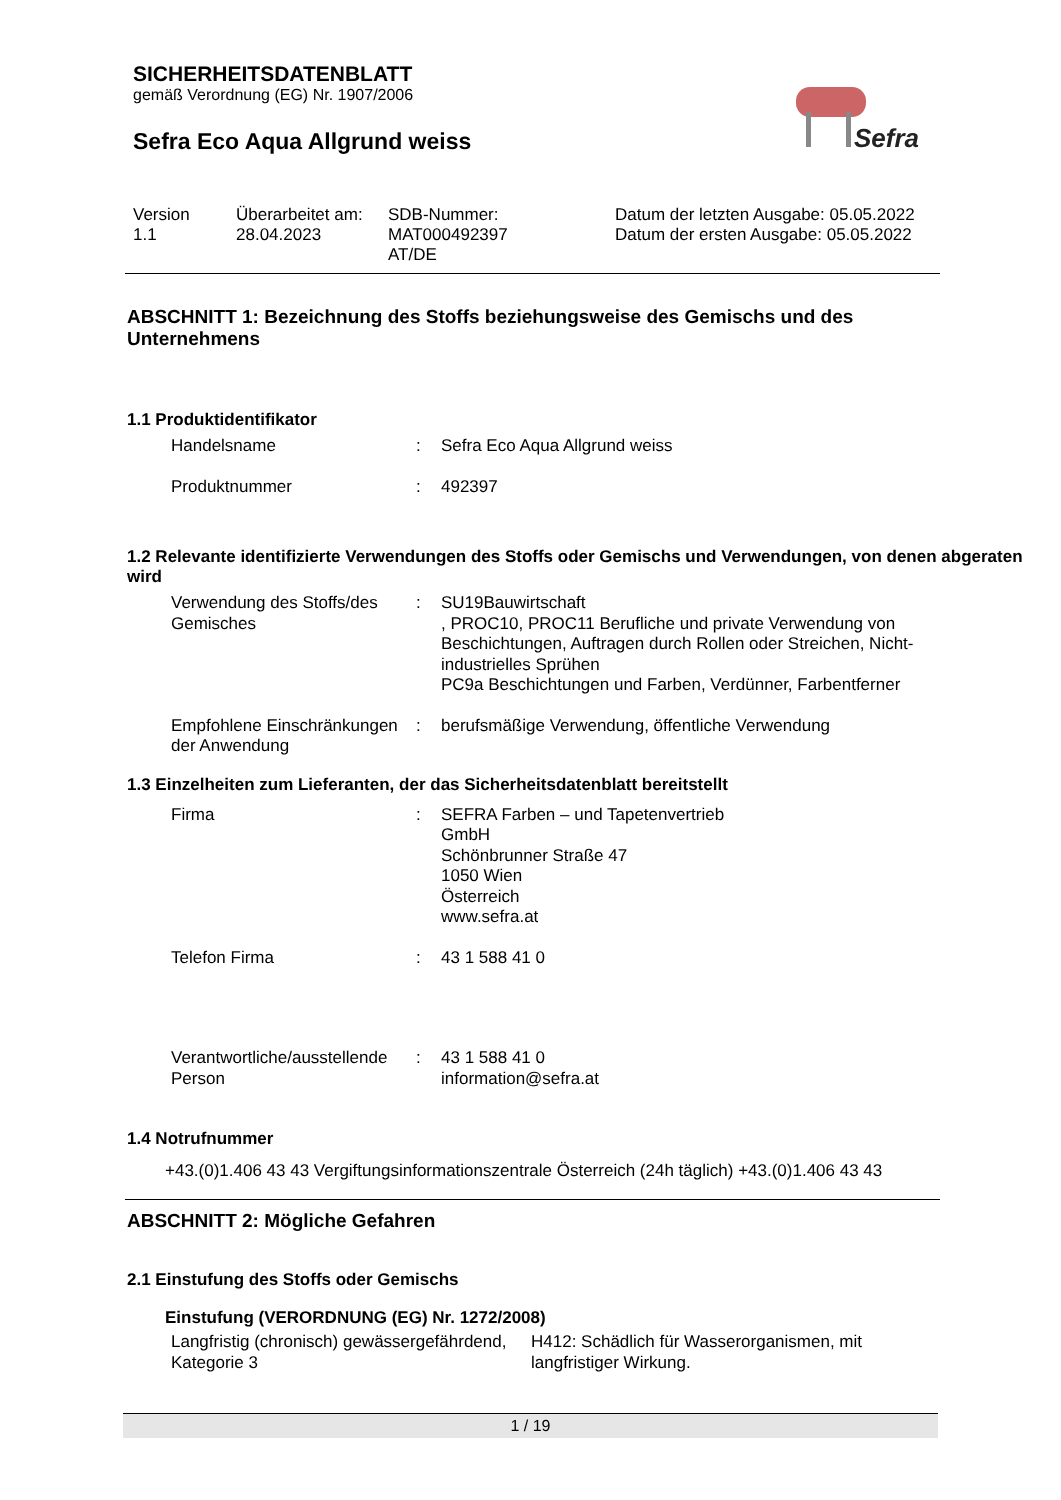Sefra
SICHERHEITSDATENBLATT
gemäß Verordnung (EG) Nr. 1907/2006
Sefra Eco Aqua Allgrund weiss
Version
1.1
Überarbeitet am:
28.04.2023
SDB-Nummer:
MAT000492397
AT/DE
Datum der letzten Ausgabe: 05.05.2022
Datum der ersten Ausgabe: 05.05.2022
ABSCHNITT 1: Bezeichnung des Stoffs beziehungsweise des Gemischs und des Unternehmens
1.1 Produktidentifikator
Handelsname : Sefra Eco Aqua Allgrund weiss
Produktnummer : 492397
1.2 Relevante identifizierte Verwendungen des Stoffs oder Gemischs und Verwendungen, von denen abgeraten wird
Verwendung des Stoffs/des Gemisches
: SU19Bauwirtschaft
, PROC10, PROC11 Berufliche und private Verwendung von Beschichtungen, Auftragen durch Rollen oder Streichen, Nicht-industrielles Sprühen
PC9a Beschichtungen und Farben, Verdünner, Farbentferner
Empfohlene Einschränkungen der Anwendung
: berufsmäßige Verwendung, öffentliche Verwendung
1.3 Einzelheiten zum Lieferanten, der das Sicherheitsdatenblatt bereitstellt
Firma : SEFRA Farben – und Tapetenvertrieb
GmbH
Schönbrunner Straße 47
1050 Wien
Österreich
www.sefra.at
Telefon Firma : 43 1 588 41 0
Verantwortliche/ausstellende Person
: 43 1 588 41 0
information@sefra.at
1.4 Notrufnummer
+43.(0)1.406 43 43 Vergiftungsinformationszentrale Österreich (24h täglich) +43.(0)1.406 43 43
ABSCHNITT 2: Mögliche Gefahren
2.1 Einstufung des Stoffs oder Gemischs
Einstufung (VERORDNUNG (EG) Nr. 1272/2008)
Langfristig (chronisch) gewässergefährdend, Kategorie 3
H412: Schädlich für Wasserorganismen, mit langfristiger Wirkung.
1 / 19